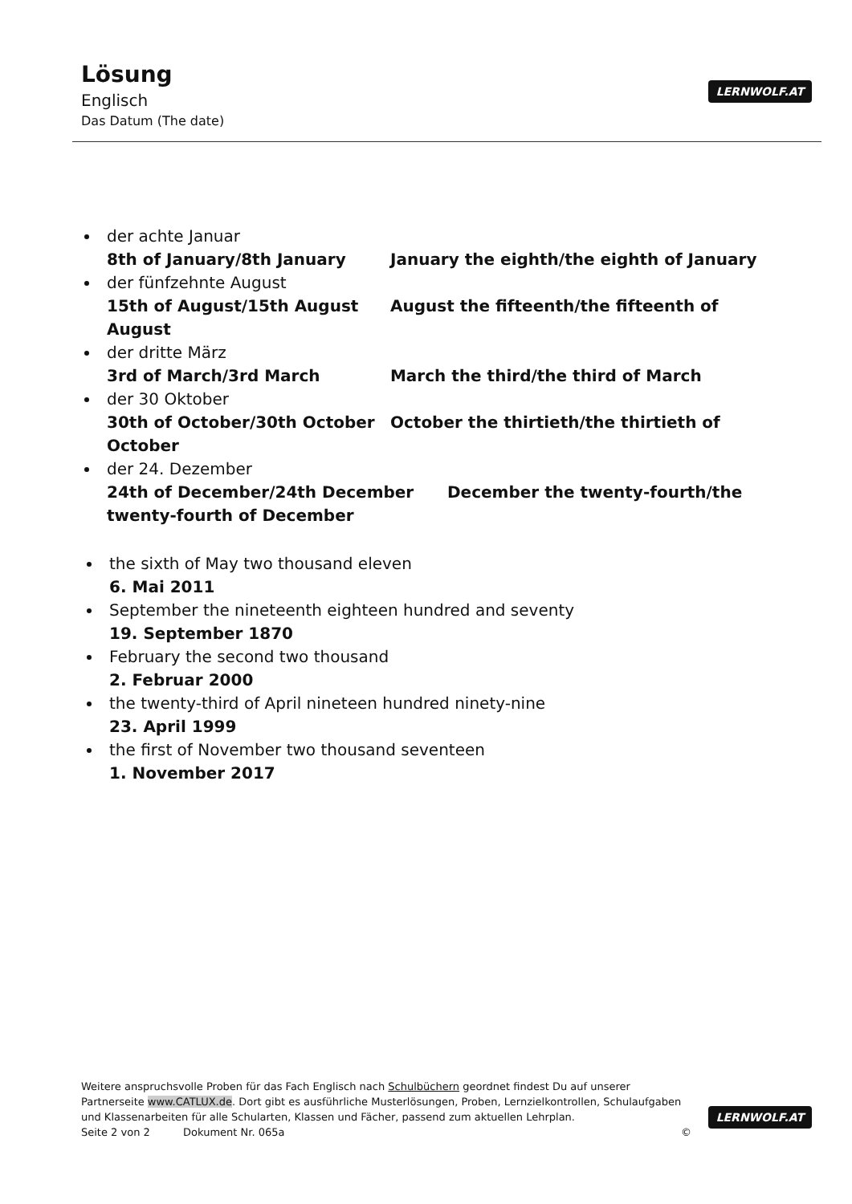Lösung
Englisch
Das Datum (The date)
LERNWOLF.AT
der achte Januar
8th of January/8th January January the eighth/the eighth of January
der fünfzehnte August
15th of August/15th August August the fifteenth/the fifteenth of August
der dritte März
3rd of March/3rd March March the third/the third of March
der 30 Oktober
30th of October/30th October October the thirtieth/the thirtieth of October
der 24. Dezember
24th of December/24th December December the twenty-fourth/the twenty-fourth of December
the sixth of May two thousand eleven
6. Mai 2011
September the nineteenth eighteen hundred and seventy
19. September 1870
February the second two thousand
2. Februar 2000
the twenty-third of April nineteen hundred ninety-nine
23. April 1999
the first of November two thousand seventeen
1. November 2017
Weitere anspruchsvolle Proben für das Fach Englisch nach Schulbüchern geordnet findest Du auf unserer Partnerseite www.CATLUX.de. Dort gibt es ausführliche Musterlösungen, Proben, Lernzielkontrollen, Schulaufgaben und Klassenarbeiten für alle Schularten, Klassen und Fächer, passend zum aktuellen Lehrplan.
Seite 2 von 2 Dokument Nr. 065a ©
LERNWOLF.AT